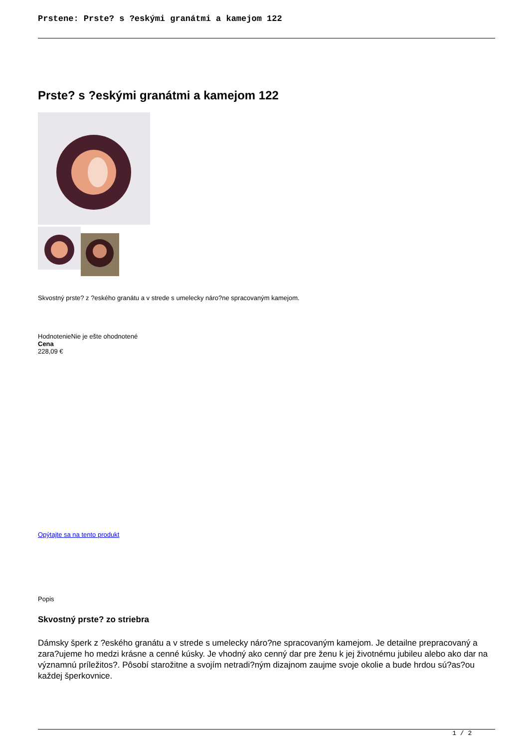Prstene: Prste? s ?eskými granátmi a kamejom 122
Prste? s ?eskými granátmi a kamejom 122
Skvostný prste? z ?eského granátu a v strede s umelecky náro?ne spracovaným kamejom.
HodnotenieNie je ešte ohodnotené
Cena
228,09 €
Opýtajte sa na tento produkt
Popis
Skvostný prste? zo striebra
Dámsky šperk z ?eského granátu a v strede s umelecky náro?ne spracovaným kamejom. Je detailne prepracovaný a zara?ujeme ho medzi krásne a cenné kúsky. Je vhodný ako cenný dar pre ženu k jej životnému jubileu alebo ako dar na významnú príležitos?. Pôsobí starožitne a svojím netradi?ným dizajnom zaujme svoje okolie a bude hrdou sú?as?ou každej šperkovnice.
1 / 2